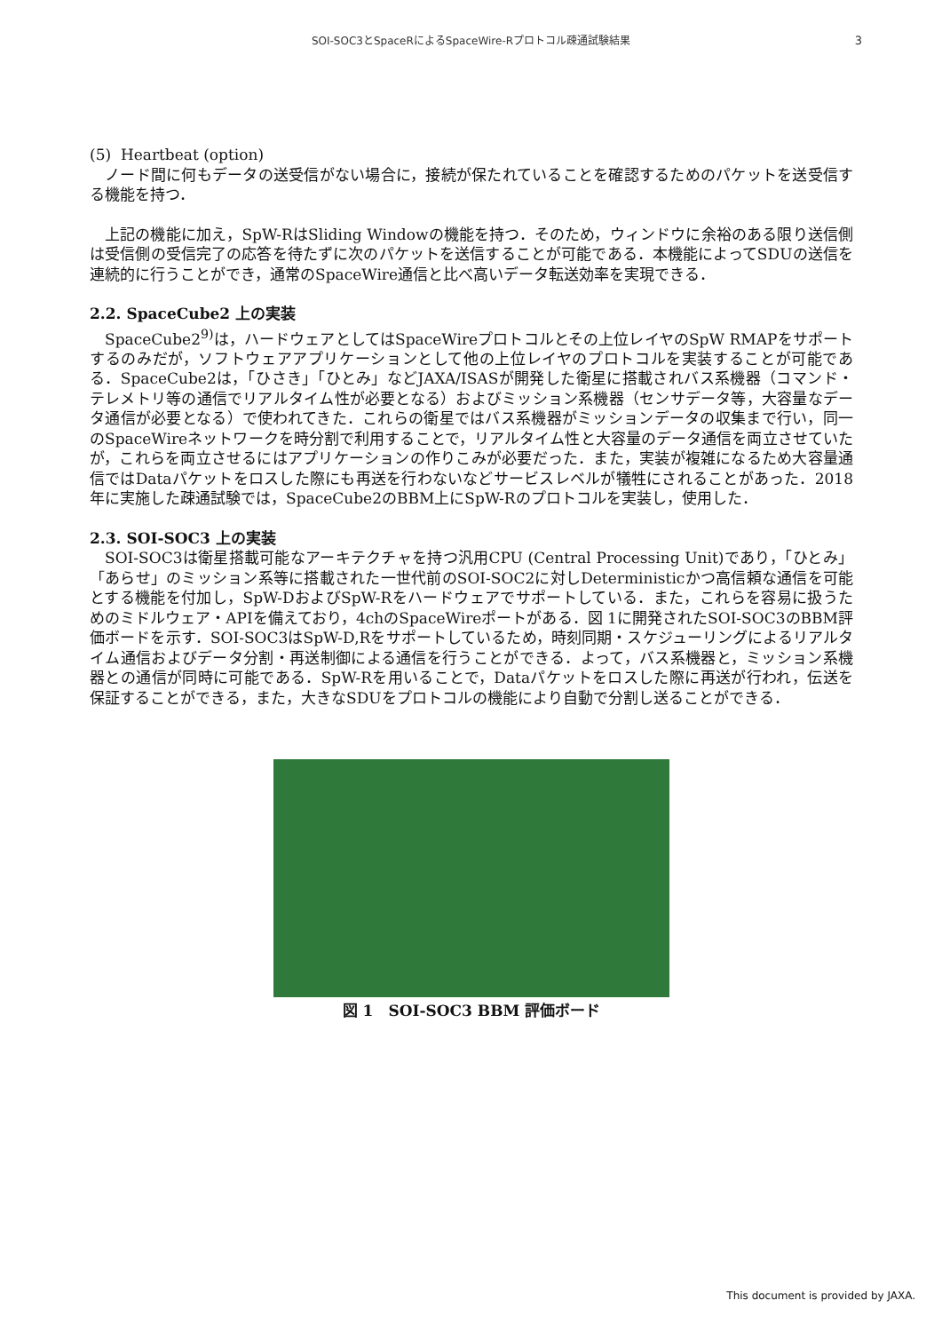SOI-SOC3とSpaceRによるSpaceWire-Rプロトコル疎通試験結果 3
(5) Heartbeat (option)
ノード間に何もデータの送受信がない場合に，接続が保たれていることを確認するためのパケットを送受信する機能を持つ．
上記の機能に加え，SpW-RはSliding Windowの機能を持つ．そのため，ウィンドウに余裕のある限り送信側は受信側の受信完了の応答を待たずに次のパケットを送信することが可能である．本機能によってSDUの送信を連続的に行うことができ，通常のSpaceWire通信と比べ高いデータ転送効率を実現できる．
2.2. SpaceCube2 上の実装
SpaceCube2<sup>9)</sup>は，ハードウェアとしてはSpaceWireプロトコルとその上位レイヤのSpW RMAPをサポートするのみだが，ソフトウェアアプリケーションとして他の上位レイヤのプロトコルを実装することが可能である．SpaceCube2は，「ひさき」「ひとみ」などJAXA/ISASが開発した衛星に搭載されバス系機器（コマンド・テレメトリ等の通信でリアルタイム性が必要となる）およびミッション系機器（センサデータ等，大容量なデータ通信が必要となる）で使われてきた．これらの衛星ではバス系機器がミッションデータの収集まで行い，同一のSpaceWireネットワークを時分割で利用することで，リアルタイム性と大容量のデータ通信を両立させていたが，これらを両立させるにはアプリケーションの作りこみが必要だった．また，実装が複雑になるため大容量通信ではDataパケットをロスした際にも再送を行わないなどサービスレベルが犠牲にされることがあった．2018年に実施した疎通試験では，SpaceCube2のBBM上にSpW-Rのプロトコルを実装し，使用した．
2.3. SOI-SOC3 上の実装
SOI-SOC3は衛星搭載可能なアーキテクチャを持つ汎用CPU (Central Processing Unit)であり，「ひとみ」「あらせ」のミッション系等に搭載された一世代前のSOI-SOC2に対しDeterministicかつ高信頼な通信を可能とする機能を付加し，SpW-DおよびSpW-Rをハードウェアでサポートしている．また，これらを容易に扱うためのミドルウェア・APIを備えており，4chのSpaceWireポートがある．図 1に開発されたSOI-SOC3のBBM評価ボードを示す．SOI-SOC3はSpW-D,Rをサポートしているため，時刻同期・スケジューリングによるリアルタイム通信およびデータ分割・再送制御による通信を行うことができる．よって，バス系機器と，ミッション系機器との通信が同時に可能である．SpW-Rを用いることで，Dataパケットをロスした際に再送が行われ，伝送を保証することができる，また，大きなSDUをプロトコルの機能により自動で分割し送ることができる．
図 1　SOI-SOC3 BBM 評価ボード
This document is provided by JAXA.